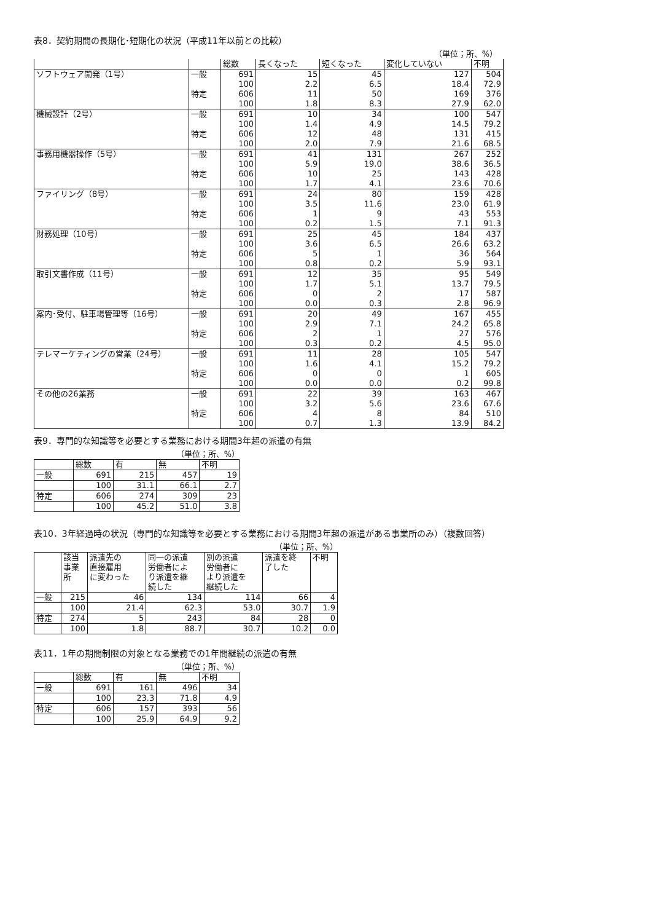表8．契約期間の長期化･短期化の状況（平成11年以前との比較）
（単位；所、%）
| | | 総数 | 長くなった | 短くなった | 変化していない | 不明 |
| --- | --- | --- | --- | --- | --- | --- |
| ソフトウェア開発（1号） | 一般 | 691 | 15 | 45 | 127 | 504 |
| | | 100 | 2.2 | 6.5 | 18.4 | 72.9 |
| | 特定 | 606 | 11 | 50 | 169 | 376 |
| | | 100 | 1.8 | 8.3 | 27.9 | 62.0 |
| 機械設計（2号） | 一般 | 691 | 10 | 34 | 100 | 547 |
| | | 100 | 1.4 | 4.9 | 14.5 | 79.2 |
| | 特定 | 606 | 12 | 48 | 131 | 415 |
| | | 100 | 2.0 | 7.9 | 21.6 | 68.5 |
| 事務用機器操作（5号） | 一般 | 691 | 41 | 131 | 267 | 252 |
| | | 100 | 5.9 | 19.0 | 38.6 | 36.5 |
| | 特定 | 606 | 10 | 25 | 143 | 428 |
| | | 100 | 1.7 | 4.1 | 23.6 | 70.6 |
| ファイリング（8号） | 一般 | 691 | 24 | 80 | 159 | 428 |
| | | 100 | 3.5 | 11.6 | 23.0 | 61.9 |
| | 特定 | 606 | 1 | 9 | 43 | 553 |
| | | 100 | 0.2 | 1.5 | 7.1 | 91.3 |
| 財務処理（10号） | 一般 | 691 | 25 | 45 | 184 | 437 |
| | | 100 | 3.6 | 6.5 | 26.6 | 63.2 |
| | 特定 | 606 | 5 | 1 | 36 | 564 |
| | | 100 | 0.8 | 0.2 | 5.9 | 93.1 |
| 取引文書作成（11号） | 一般 | 691 | 12 | 35 | 95 | 549 |
| | | 100 | 1.7 | 5.1 | 13.7 | 79.5 |
| | 特定 | 606 | 0 | 2 | 17 | 587 |
| | | 100 | 0.0 | 0.3 | 2.8 | 96.9 |
| 案内･受付、駐車場管理等（16号） | 一般 | 691 | 20 | 49 | 167 | 455 |
| | | 100 | 2.9 | 7.1 | 24.2 | 65.8 |
| | 特定 | 606 | 2 | 1 | 27 | 576 |
| | | 100 | 0.3 | 0.2 | 4.5 | 95.0 |
| テレマーケティングの営業（24号） | 一般 | 691 | 11 | 28 | 105 | 547 |
| | | 100 | 1.6 | 4.1 | 15.2 | 79.2 |
| | 特定 | 606 | 0 | 0 | 1 | 605 |
| | | 100 | 0.0 | 0.0 | 0.2 | 99.8 |
| その他の26業務 | 一般 | 691 | 22 | 39 | 163 | 467 |
| | | 100 | 3.2 | 5.6 | 23.6 | 67.6 |
| | 特定 | 606 | 4 | 8 | 84 | 510 |
| | | 100 | 0.7 | 1.3 | 13.9 | 84.2 |
表9．専門的な知識等を必要とする業務における期間3年超の派遣の有無
（単位；所、%）
| | 総数 | 有 | 無 | 不明 |
| --- | --- | --- | --- | --- |
| 一般 | 691 | 215 | 457 | 19 |
| | 100 | 31.1 | 66.1 | 2.7 |
| 特定 | 606 | 274 | 309 | 23 |
| | 100 | 45.2 | 51.0 | 3.8 |
表10．3年経過時の状況（専門的な知識等を必要とする業務における期間3年超の派遣がある事業所のみ）（複数回答）
（単位；所、%）
| | 該当 事業 所 | 派遣先の 直接雇用 に変わった | 同一の派遣 労働者によ り派遣を継 続した | 別の派遣 労働者に より派遣を 継続した | 派遣を終 了した | 不明 |
| --- | --- | --- | --- | --- | --- | --- |
| 一般 | 215 | 46 | 134 | 114 | 66 | 4 |
| | 100 | 21.4 | 62.3 | 53.0 | 30.7 | 1.9 |
| 特定 | 274 | 5 | 243 | 84 | 28 | 0 |
| | 100 | 1.8 | 88.7 | 30.7 | 10.2 | 0.0 |
表11．1年の期間制限の対象となる業務での1年間継続の派遣の有無
（単位；所、%）
| | 総数 | 有 | 無 | 不明 |
| --- | --- | --- | --- | --- |
| 一般 | 691 | 161 | 496 | 34 |
| | 100 | 23.3 | 71.8 | 4.9 |
| 特定 | 606 | 157 | 393 | 56 |
| | 100 | 25.9 | 64.9 | 9.2 |